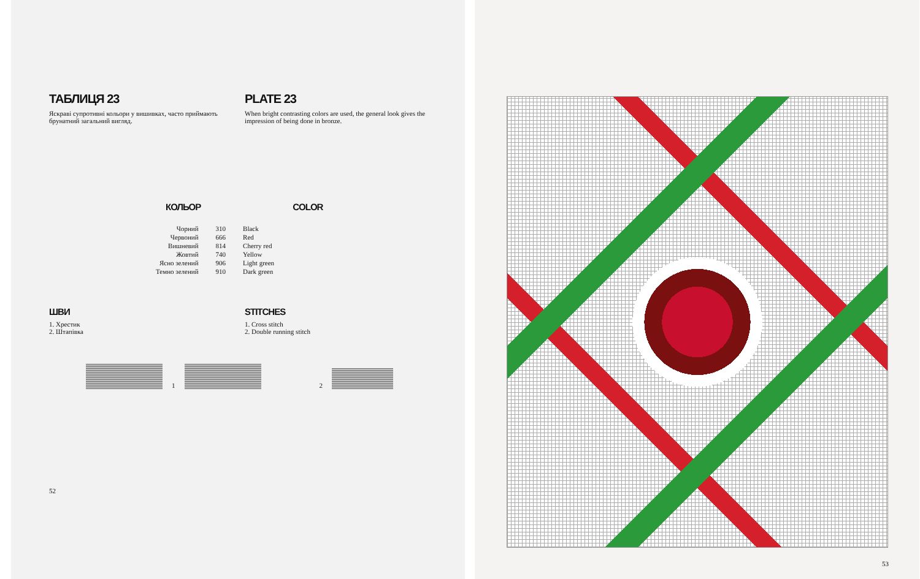ТАБЛИЦЯ 23
Яскраві супротивні кольори у вишивках, часто приймають брунатний загальний вигляд.
PLATE 23
When bright contrasting colors are used, the general look gives the impression of being done in bronze.
КОЛЬОР COLOR
| Чорний | 310 | Black |
| Червоний | 666 | Red |
| Вишневий | 814 | Cherry red |
| Жовтий | 740 | Yellow |
| Ясно зелений | 906 | Light green |
| Темно зелений | 910 | Dark green |
ШВИ
1. Хрестик
2. Штапівка
STITCHES
1. Cross stitch
2. Double running stitch
1
2
52
53